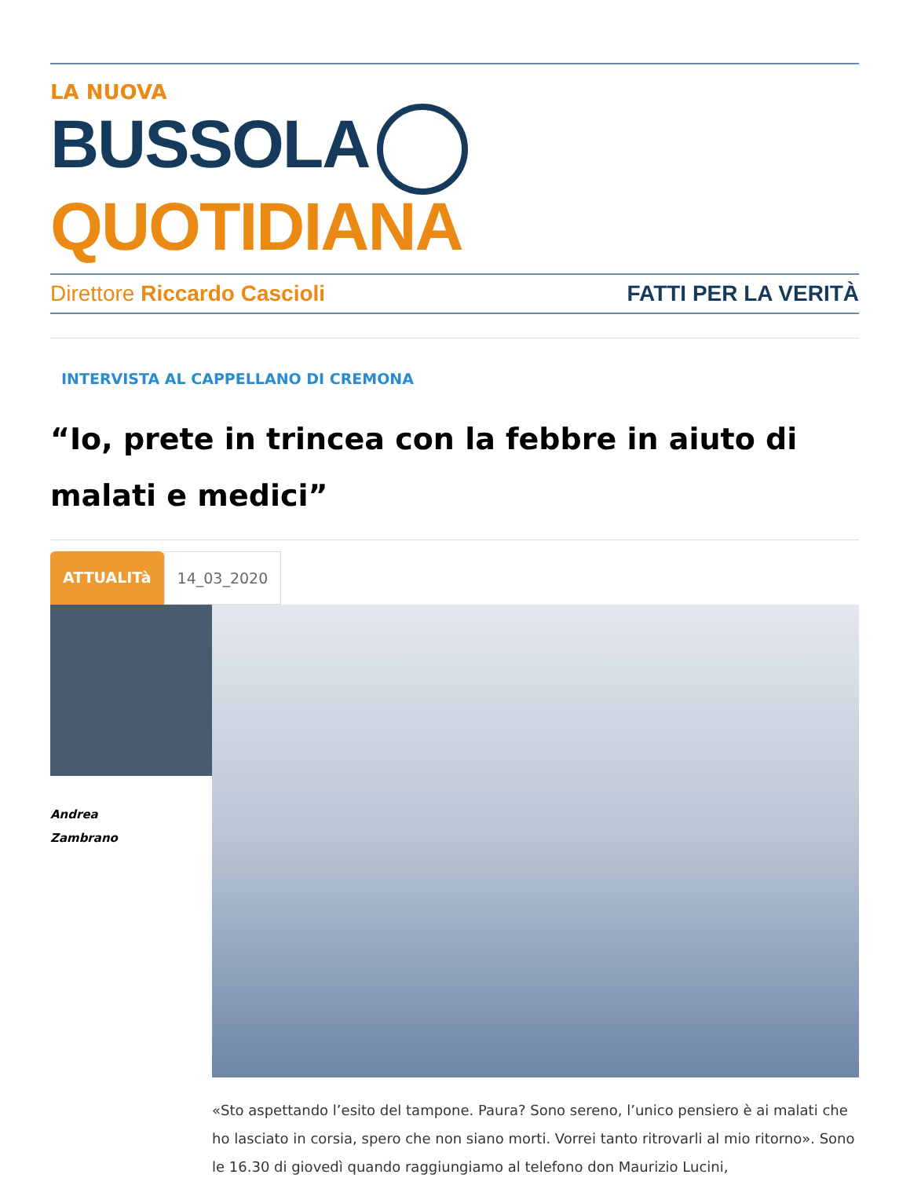LA NUOVA
BUSSOLA QUOTIDIANA
Direttore Riccardo Cascioli FATTI PER LA VERITÀ
INTERVISTA AL CAPPELLANO DI CREMONA
“Io, prete in trincea con la febbre in aiuto di malati e medici”
ATTUALITà 14_03_2020
Andrea
Zambrano
«Sto aspettando l’esito del tampone. Paura? Sono sereno, l’unico pensiero è ai malati che ho lasciato in corsia, spero che non siano morti. Vorrei tanto ritrovarli al mio ritorno». Sono le 16.30 di giovedì quando raggiungiamo al telefono don Maurizio Lucini,